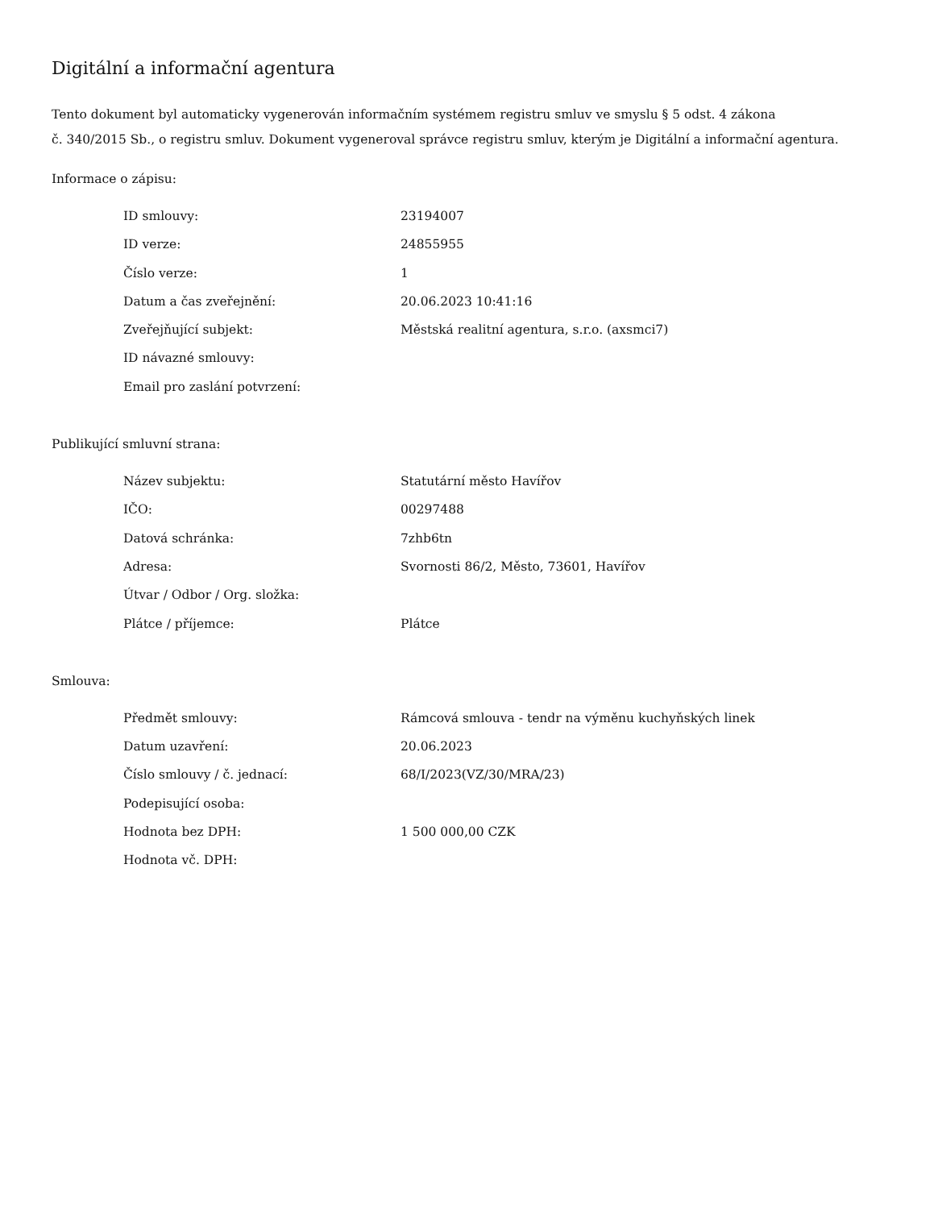Digitální a informační agentura
Tento dokument byl automaticky vygenerován informačním systémem registru smluv ve smyslu § 5 odst. 4 zákona
č. 340/2015 Sb., o registru smluv. Dokument vygeneroval správce registru smluv, kterým je Digitální a informační agentura.
Informace o zápisu:
| ID smlouvy: | 23194007 |
| ID verze: | 24855955 |
| Číslo verze: | 1 |
| Datum a čas zveřejnění: | 20.06.2023 10:41:16 |
| Zveřejňující subjekt: | Městská realitní agentura, s.r.o. (axsmci7) |
| ID návazné smlouvy: | |
| Email pro zaslání potvrzení: | |
Publikující smluvní strana:
| Název subjektu: | Statutární město Havířov |
| IČO: | 00297488 |
| Datová schránka: | 7zhb6tn |
| Adresa: | Svornosti 86/2, Město, 73601, Havířov |
| Útvar / Odbor / Org. složka: | |
| Plátce / příjemce: | Plátce |
Smlouva:
| Předmět smlouvy: | Rámcová smlouva - tendr na výměnu kuchyňských linek |
| Datum uzavření: | 20.06.2023 |
| Číslo smlouvy / č. jednací: | 68/I/2023(VZ/30/MRA/23) |
| Podepisující osoba: | |
| Hodnota bez DPH: | 1 500 000,00 CZK |
| Hodnota vč. DPH: | |